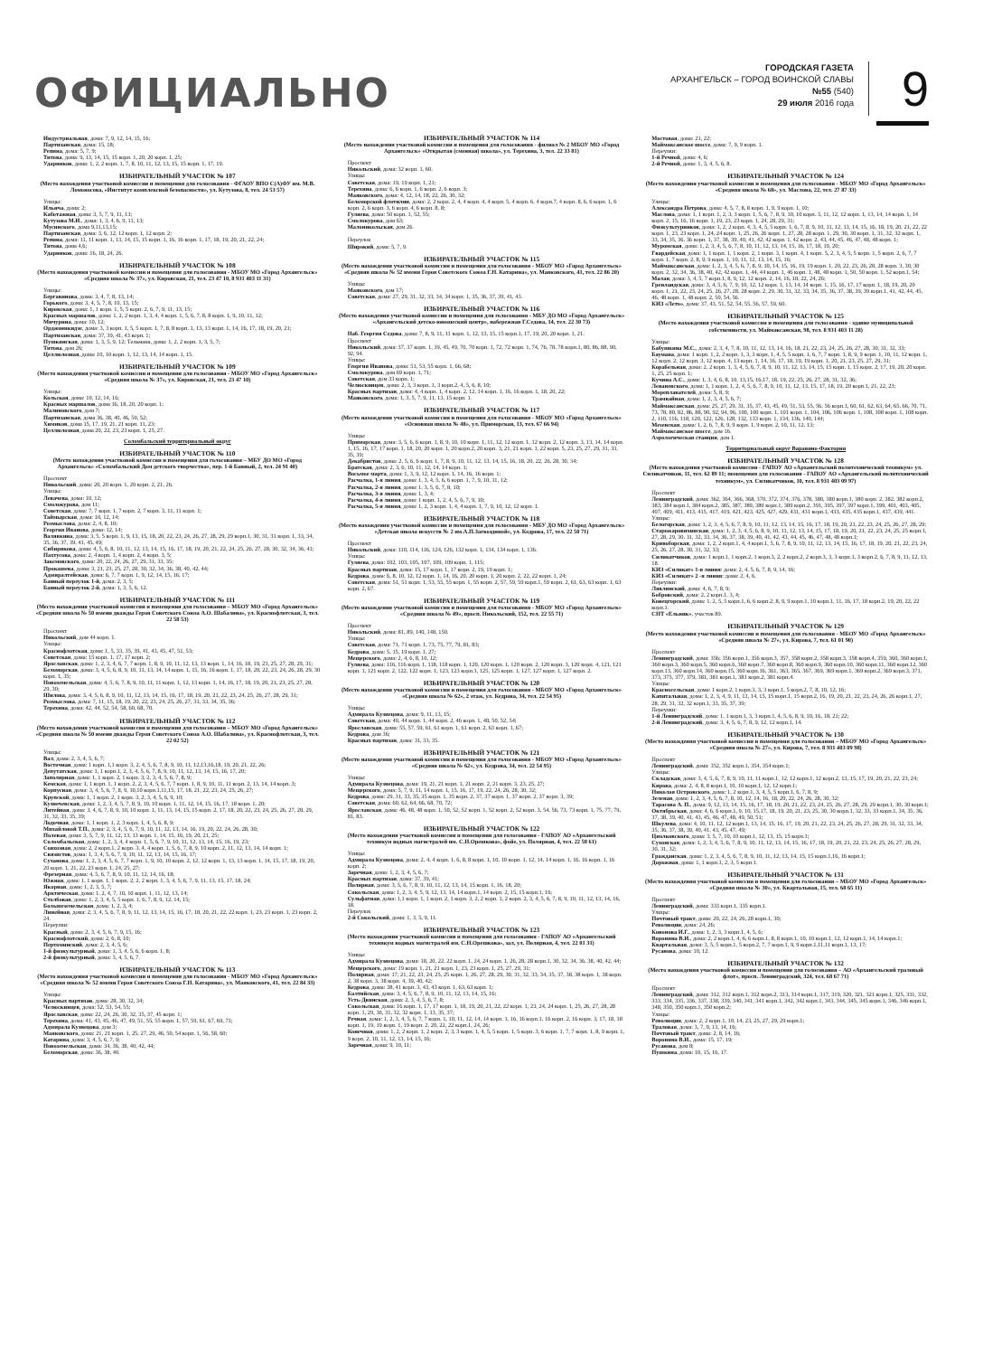ОФИЦИАЛЬНО
ГОРОДСКАЯ ГАЗЕТА
АРХАНГЕЛЬСК – ГОРОД ВОИНСКОЙ СЛАВЫ
№55 (540)
29 июля 2016 года
9
Индустриальная, дома: 7, 9, 12, 14, 15, 16;
Партизанская, дома: 15, 18;
Репина, дома: 5, 7, 9;
Титова, дома: 9, 13, 14, 15, 15 корп. 1, 20, 20 корп. 1, 25;
Ударников, дома: 1, 2, 2 корп. 1, 7, 8, 10, 11, 12, 13, 15, 15 корп. 1, 17, 19.
ИЗБИРАТЕЛЬНЫЙ УЧАСТОК № 107
(Место нахождения участковой комиссии и помещения для голосования - ФГАОУ ВПО С(А)ФУ им. М.В. Ломоносова, «Институт комплексной безопасности», ул. Кутузова, 8, тел. 24 53 57)
Улицы:
Ильича, дома: 2;
Каботажная, дома: 3, 5, 7, 9, 11, 13;
Кутузова М.И., дома: 1, 3, 4, 6, 9, 11, 13;
Мусинского, дома 9,11,13,15;
Партизанская, дома: 3, 6, 12, 12 корп. 1, 12 корп. 2;
Репина, дома: 11, 11 корп. 1, 13, 14, 15, 15 корп. 1, 16, 16 корп. 1, 17, 18, 19, 20, 21, 22, 24;
Титова, дома 4,6;
Ударников, дома: 16, 18, 24, 26.
ИЗБИРАТЕЛЬНЫЙ УЧАСТОК № 108
(Место нахождения участковой комиссии и помещения для голосования - МБОУ МО «Город Архангельск» «Средняя школа № 37», ул. Кировская, 21, тел. 23 47 10, 8 931 403 11 31)
Улицы:
Бергавинова, дома: 3, 4, 7, 8, 13, 14;
Горького, дома: 3, 4, 5, 7, 8, 10, 13, 15;
Кировская, дома: 1, 1 корп. 1, 5, 5 корп. 2, 6, 7, 9, 11, 13, 15;
Красных маршалов, дома: 1, 2, 2 корп. 1, 3, 4, 4 корп. 1, 5, 6, 7, 8, 8 корп. 1, 9, 10, 11, 12;
Мичурина, дома: 10, 12;
Орджоникидзе, дома: 3, 3 корп. 1, 5, 5 корп. 1, 7, 8, 8 корп. 1, 13, 13 корп. 1, 14, 16, 17, 18, 19, 20, 21;
Партизанская, дома: 37, 39, 41, 43 корп. 1;
Пушкинская, дома: 1, 3, 5, 9, 12; Тельмана, дома: 1, 2, 2 корп. 1, 3, 5, 7;
Титова, дом 26;
Целлюлозная, дома: 10, 10 корп. 1, 12, 13, 14, 14 корп. 1, 15.
ИЗБИРАТЕЛЬНЫЙ УЧАСТОК № 109
(Место нахождения участковой комиссии и помещения для голосования - МБОУ МО «Город Архангельск» «Средняя школа № 37», ул. Кировская, 21, тел. 23 47 10)
Улицы:
Кольская, дома: 10, 12, 14, 16;
Красных маршалов, дома 16, 18, 20, 20 корп. 1;
Малиновского, дом 7;
Партизанская, дома 36, 38, 40, 46, 50, 52;
Химиков, дома 15, 17, 19, 21, 21 корп. 11, 23;
Целлюлозная, дома 20, 22, 23, 23 корп. 1, 25, 27.
Соломбальский территориальный округ
ИЗБИРАТЕЛЬНЫЙ УЧАСТОК № 110
(Место нахождения участковой комиссии и помещения для голосования – МБУ ДО МО «Город Архангельск» «Соломбальский Дом детского творчества», пер. 1-й Банный, 2, тел. 24 91 40)
Проспект
Никольский, дома: 20, 20 корп. 1, 20 корп. 2, 21, 26.
Улицы:
Левачева, дома: 10, 12;
Смолокурова, дом 11;
Советская, дома: 7, 7 корп. 1, 7 корп. 2, 7 корп. 3, 11, 11 корп. 1;
Таймырская, дома: 10, 12, 14;
Розмыслова, дома: 2, 4, 8, 10;
Георгия Иванова, дома: 12, 14;
Валявкина, дома: 3, 5, 5 корп. 1, 9, 13, 15, 18, 20, 22, 23, 24, 26, 27, 28, 29, 29 корп.1, 30, 31, 31 корп. 1, 33, 34, 35, 36, 37, 39, 41, 45, 49;
Сибирякова, дома: 4, 5, 6, 8, 10, 11, 12, 13, 14, 15, 16, 17, 18, 19, 20, 21, 22, 24, 25, 26, 27, 28, 30, 32, 34, 36, 41;
Пахтусова, дома: 2, 4 корп. 1, 4 корп. 2, 4 корп. 3, 5;
Закемовского, дома: 20, 22, 24, 26, 27, 29, 31, 33, 35;
Прокашева, дома: 3, 21, 23, 25, 27, 28, 30, 32, 34, 36, 38, 40, 42, 44;
Адмиралтейская, дома: 6, 7, 7 корп. 1, 9, 12, 14, 15, 16, 17;
Банный переулок 1-й, дома: 2, 3, 5;
Банный переулок 2-й, дома: 1, 3, 5, 6, 12.
ИЗБИРАТЕЛЬНЫЙ УЧАСТОК № 111
(Место нахождения участковой комиссии и помещения для голосования – МБОУ МО «Город Архангельск» «Средняя школа № 50 имени дважды Героя Советского Союза А.О. Шабалина», ул. Краснофлотская, 3, тел. 22 58 53)
Проспект
Никольский, дом 44 корп. 1.
Улицы:
Краснофлотская, дома: 1, 5, 33, 35, 39, 41, 43, 45, 47, 51, 53;
Советская, дома: 15 корп. 1, 17, 17 корп. 2;
Ярославская, дома: 1, 2, 3, 4, 6, 7, 7 корп. 1, 8, 9, 10, 11, 12, 13, 13 корп. 1, 14, 16, 18, 19, 23, 25, 27, 28, 29, 31;
Беломорская, дома: 3, 4, 5, 6, 8, 9, 10, 11, 13, 14, 14 корп. 1, 15, 16, 16 корп. 1, 17, 18, 20, 22, 23, 24, 26, 28, 29, 30 корп. 1, 35;
Новоземельская, дома: 4, 5, 6, 7, 8, 9, 10, 11, 11 корп. 1, 12, 13 корп. 1, 14, 16, 17, 18, 19, 20, 21, 23, 25, 27, 28, 29, 30;
Шилова, дома: 3, 4, 5, 6, 8, 9, 10, 11, 12, 13, 14, 15, 16, 17, 18, 19, 20, 21, 22, 23, 24, 25, 26, 27, 28, 29, 31;
Розмыслова, дома: 7, 11, 15, 18, 19, 20, 22, 23, 24, 25, 26, 27, 31, 33, 34, 35, 36;
Терехина, дома: 42, 44, 52, 54, 58, 60, 68, 70.
ИЗБИРАТЕЛЬНЫЙ УЧАСТОК № 112
(Место нахождения участковой комиссии и помещения для голосования – МБОУ МО «Город Архангельск» «Средняя школа № 50 имени дважды Героя Советского Союза А.О. Шабалина», ул. Краснофлотская, 3, тел. 22 02 52)
Улицы:
Вал, дома: 2, 3, 4, 5, 6, 7;
Восточная, дома: 1 корп. 1,1 корп. 3, 2, 4, 5, 6, 7, 8, 9, 10, 11, 12,13,16,18, 19, 20, 21, 22, 26;
Депутатская, дома: 1, 1 корп.1, 2, 3, 4, 5, 6, 7, 8, 9, 10, 11, 12, 13, 14, 15, 16, 17, 20;
Заполярная, дома: 1, 1 корп. 2, 1 корп. 3, 2, 3, 4, 5, 6, 7, 8, 9;
Кемская, дома: 1, 1 корп. 1, 1 корп. 2, 2, 3, 4, 5, 6, 7, 7 корп. 1, 8, 9, 10, 11, 11 корп. 2, 13, 14, 14 корп. 3;
Корпусная, дома: 3, 4, 5, 6, 7, 8, 9, 10,10 корп.1,11,15, 17, 18, 21, 22, 23, 24, 25, 26, 27;
Крупской, дома: 1, 1 корп. 2, 1 корп. 3, 2, 3, 4, 5, 6, 9, 10;
Кузнечевская, дома: 1, 2, 3, 4, 5, 7, 8, 9, 10, 10 корп. 1, 11, 12, 14, 15, 16, 17, 18 корп. 1, 20;
Литейная, дома: 3, 4, 6, 7, 8, 9, 10, 10 корп. 1, 11, 13, 14, 15, 15 корп. 2, 17, 18, 20, 22, 23, 24, 25, 26, 27, 28, 29, 31, 32, 33, 35, 39;
Лодочная, дома: 1, 1 корп. 1, 2, 3 корп. 1, 4, 5, 6, 8, 9;
Михайловой Т.П., дома: 2, 3, 4, 5, 6, 7, 9, 10, 11, 12, 13, 14, 16, 19, 20, 22, 24, 26, 28, 30;
Полевая, дома: 3, 5, 7, 9, 11, 12, 13, 13 корп. 1, 14, 15, 16, 19, 20, 21, 25;
Соломбальская, дома: 1, 2, 3, 4, 4 корп. 1, 5, 6, 7, 9, 10, 11, 12, 13, 14, 15, 16, 19, 23;
Совхозная, дома: 2, 2 корп.1, 2 корп. 3, 4, 4 корп. 1, 5, 6, 7, 8, 9, 10 корп. 2, 11, 12, 13, 14, 14 корп. 1;
Связистов, дома: 1, 3, 4, 5, 6, 7, 9, 10, 11, 12, 13, 14, 15, 16, 17;
Суханова, дома: 1, 2, 3, 4, 5, 6, 7, 7 корп. 1, 9, 10, 10 корп. 2, 12, 12 корп. 1, 13, 13 корп. 1, 14, 15, 17, 18, 19, 20, 20 корп. 1, 21, 22, 23 корп. 1, 24, 25, 27;
Фрезерная, дома: 4, 5, 6, 7, 8, 9, 10, 11, 12, 14, 16, 18;
Южная, дома: 1, 1 корп. 1, 1 корп. 2, 2, 2 корп. 1, 3, 4, 5, 6, 7, 9, 11, 13, 15, 17, 18, 24;
Якорная, дома: 1, 2, 3, 5, 7;
Арктическая, дома: 1, 2, 4, 7, 10, 10 корп. 1, 11, 12, 13, 14;
Столбовая, дома: 1, 2, 3, 4, 5, 5 корп. 1, 6, 7, 8, 9, 12, 14, 15;
Большеземельская, дома: 1, 2, 3, 4;
Линейная, дома: 2, 3, 4, 5, 6, 7, 8, 9, 11, 12, 13, 14, 15, 16, 17, 18, 20, 21, 22, 22 корп. 1, 23, 23 корп. 1, 23 корп. 2, 24.
Переулки:
Красный, дома: 2, 3, 4, 5, 6, 7, 9, 15, 16;
Краснофлотский, дома: 2, 6, 8, 10;
Пертоминский, дома: 2, 3, 4, 5, 6;
1-й физкультурный, дома: 1, 3, 4, 5, 6, 6 корп. 1, 8;
2-й физкультурный, дома: 3, 4, 5, 6, 7.
ИЗБИРАТЕЛЬНЫЙ УЧАСТОК № 113
(Место нахождения участковой комиссии и помещения для голосования - МБОУ МО «Город Архангельск» «Средняя школа № 52 имени Героя Советского Союза Г.Н. Катарина», ул. Маяковского, 41, тел. 22 84 33)
Улицы:
Красных партизан, дома: 28, 30, 32, 34;
Челюскинцев, дома: 52, 53, 54, 55;
Ярославская, дома: 22, 24, 26, 30, 32, 35, 37, 45 корп. 1;
Терехина, дома: 41, 43, 45, 46, 47, 49, 51, 55, 55 корп. 1, 57, 59, 61, 67, 69, 71;
Адмирала Кузнецова, дом 3;
Маяковского, дома: 21, 21 корп. 1, 25, 27, 29, 46, 50, 54 корп. 1, 56, 58, 60;
Катарина, дома: 3, 4, 5, 6, 7, 9;
Новоземельская, дома: 34, 36, 38, 40, 42, 44;
Беломорская, дома: 36, 38, 40.
ИЗБИРАТЕЛЬНЫЙ УЧАСТОК № 114
(Место нахождения участковой комиссии и помещения для голосования - филиал № 2 МБОУ МО «Город Архангельск» «Открытая (сменная) школа», ул. Терехина, 3, тел. 22 33 81)
Проспект
Никольский, дома: 32 корп. 1, 60.
Улицы:
Советская, дома: 19, 19 корп. 1, 21;
Терехина, дома: 6, 6 корп. 1, 6 корп. 2, 6 корп. 3;
Маяковского, дома: 4, 12, 14, 18, 22, 26, 30, 32;
Беломорской флотилии, дома: 2, 2 корп. 2, 4, 4 корп. 4, 4 корп. 5, 4 корп. 6, 4 корп.7, 4 корп. 8, 6, 6 корп. 1, 6 корп. 2, 6 корп. 3, 6 корп. 4, 6 корп. 8, 8;
Гуляева, дома: 50 корп. 1, 52, 55;
Смолокурова, дом 63;
Малоникольская, дом 26.
Переулок
Широкий, дома: 5, 7, 9.
ИЗБИРАТЕЛЬНЫЙ УЧАСТОК № 115
(Место нахождения участковой комиссии и помещения для голосования - МБОУ МО «Город Архангельск» «Средняя школа № 52 имени Героя Советского Союза Г.Н. Катарина», ул. Маяковского, 41, тел. 22 86 20)
Улицы:
Маяковского, дом 17;
Советская, дома: 27, 29, 31, 32, 33, 34, 34 корп. 1, 35, 36, 37, 39, 41, 43.
ИЗБИРАТЕЛЬНЫЙ УЧАСТОК № 116
(Место нахождения участковой комиссии и помещения для голосования - МБУ ДО МО «Город Архангельск» «Архангельский детско-юношеский центр», набережная Г.Седова, 14, тел. 22 30 73)
Наб. Георгия Седова, дома: 7, 8, 9, 11, 11 корп. 1, 12, 13, 15, 15 корп.1, 17, 19, 20, 20 корп. 1, 21.
Проспект
Никольский, дома: 37, 37 корп. 1, 39, 45, 49, 70, 70 корп. 1, 72, 72 корп. 1, 74, 76, 78, 78 корп.1, 80, 86, 88, 90, 92, 94.
Улицы:
Георгия Иванова, дома: 51, 53, 55 корп. 1, 66, 68;
Смолокурова, дом 69 корп. 1, 71;
Советская, дом 33 корп. 1;
Челюскинцев, дома: 2, 3, 3 корп. 1, 3 корп.2, 4, 5, 6, 8, 10;
Красных партизан, дома: 4, 4 корп. 1, 4 корп. 2, 12, 14 корп. 1, 16, 16 корп. 1, 18, 20, 22;
Маяковского, дома: 1, 3, 5, 7, 9, 11, 13, 15 корп. 1.
ИЗБИРАТЕЛЬНЫЙ УЧАСТОК № 117
(Место нахождения участковой комиссии и помещения для голосования - МБОУ МО «Город Архангельск» «Основная школа № 48», ул. Приморская, 13, тел. 67 66 94)
Улицы:
Приморская, дома: 3, 5, 6, 6 корп. 1, 8, 9, 10, 10 корп. 1, 11, 12, 12 корп. 1, 12 корп. 2, 12 корп. 3, 13, 14, 14 корп. 1, 15, 16, 17, 17 корп. 1, 18, 20, 20 корп. 1, 20 корп.2, 20 корп. 3, 21, 21 корп. 1, 22 корп. 5, 23, 25, 27, 29, 31, 33, 35, 39;
Декабристов, дома: 2, 5, 6, 6 корп. 1, 7, 8, 9, 10, 11, 12, 13, 14, 15, 16, 18, 20, 22, 26, 28, 30, 34;
Братская, дома: 2, 3, 6, 10, 11, 12, 14, 14 корп. 1;
Восьмое марта, дома: 1, 3, 9, 12, 12 корп. 1, 14, 16, 16 корп. 1;
Расчалка, 1-я линия, дома: 1, 3, 4, 5, 6, 6 корп. 1, 7, 9, 10, 11, 12;
Расчалка, 2-я линия, дома: 1, 3, 5, 6, 7, 8, 10;
Расчалка, 3-я линия, дома: 1, 3, 4;
Расчалка, 4-я линия, дома: 1 корп. 1, 2, 4, 5, 6, 7, 9, 10;
Расчалка, 5-я линия, дома: 1, 2, 3 корп. 1, 4, 4 корп. 1, 7, 9, 10, 12, 12 корп. 1.
ИЗБИРАТЕЛЬНЫЙ УЧАСТОК № 118
(Место нахождения участковой комиссии и помещения для голосования - МБУ ДО МО «Город Архангельск» «Детская школа искусств № 2 им.А.П.Загвоздиной», ул. Кедрова, 17, тел. 22 50 71)
Проспект
Никольский, дома: 110, 114, 116, 124, 126, 132 корп. 1, 134, 134 корп. 1, 136.
Улицы:
Гуляева, дома: 102, 103, 105, 107, 109, 109 корп. 1, 115;
Красных партизан, дома: 15, 17 корп. 1, 17 корп. 2, 19, 19 корп. 1;
Кедрова, дома: 6, 8, 10, 12, 12 корп. 1, 14, 16, 20, 20 корп. 1, 20 корп. 2, 22, 22 корп. 1, 24;
Советская, дома: 51, 51 корп. 1, 53, 55, 55 корп. 1, 55 корп. 2, 57, 59, 59 корп.1, 59 корп. 2, 61, 63, 63 корп. 1, 63 корп. 2, 67.
ИЗБИРАТЕЛЬНЫЙ УЧАСТОК № 119
(Место нахождения участковой комиссии и помещения для голосования - МБОУ МО «Город Архангельск» «Средняя школа № 49», просп. Никольский, 152, тел. 22 55 71)
Проспект
Никольский, дома: 81, 89, 140, 148, 150.
Улицы:
Советская, дома: 71, 71 корп. 1, 73, 75, 77, 79, 81, 83;
Кедрова, дома: 5, 15, 19 корп. 1, 27;
Мещерского, дома: 2, 4, 6, 8, 10, 12;
Гуляева, дома: 116, 116 корп. 1, 118, 118 корп. 1, 120, 120 корп. 1, 120 корп. 2, 120 корп. 3, 120 корп. 4, 121, 121 корп. 1, 121 корп. 2, 122, 122 корп. 1, 123, 123 корп.1, 125, 125 корп. 1, 127, 127 корп. 1, 127 корп. 2.
ИЗБИРАТЕЛЬНЫЙ УЧАСТОК № 120
(Место нахождения участковой комиссии и помещения для голосования - МБОУ МО «Город Архангельск» «Средняя школа № 62», 2 этаж, ул. Кедрова, 34, тел. 22 54 95)
Улицы:
Адмирала Кузнецова, дома: 9, 11, 13, 15;
Советская, дома: 40, 44 корп. 1, 44 корп. 2, 46 корп. 1, 48, 50, 52, 54;
Ярославская, дома: 55, 57, 59, 61, 61 корп. 1, 61 корп. 2, 63 корп. 1, 67;
Кедрова, дом 36;
Красных партизан, дома: 31, 33, 35.
ИЗБИРАТЕЛЬНЫЙ УЧАСТОК № 121
(Место нахождения участковой комиссии и помещения для голосования - МБОУ МО «Город Архангельск» «Средняя школа № 62», ул. Кедрова, 34, тел. 22 54 95)
Улицы:
Адмирала Кузнецова, дома: 19, 21, 21 корп. 1, 21 корп. 2, 21 корп. 3, 23, 25, 27;
Мещерского, дома: 5, 7, 9, 11, 14 корп. 1, 15, 16, 17, 19, 22, 24, 26, 28, 30, 32;
Кедрова, дома: 29, 31, 33, 35, 35 корп. 1, 35 корп. 2, 37, 37 корп. 1, 37 корп. 2, 37 корп. 3, 39;
Советская, дома: 60, 62, 64, 66, 68, 70, 72;
Ярославская, дома: 46, 48, 48 корп. 1, 50, 52, 52 корп. 1, 52 корп. 2, 52 корп. 3, 54, 56, 73, 73 корп. 1, 75, 77, 79, 81, 83.
ИЗБИРАТЕЛЬНЫЙ УЧАСТОК № 122
(Место нахождения участковой комиссии и помещения для голосования - ГАПОУ АО «Архангельский техникум водных магистралей им. С.Н.Орешкова», фойе, ул. Полярная, 4, тел. 22 58 61)
Улицы:
Адмирала Кузнецова, дома: 2, 4, 4 корп. 1, 6, 8, 8 корп. 1, 10, 10 корп. 1, 12, 14, 14 корп. 1, 16, 16 корп. 1, 16 корп. 2;
Заречная, дома: 1, 2, 3, 4, 5, 6, 7;
Красных партизан, дома: 37, 39, 41;
Полярная, дома: 3, 5, 6, 7, 8, 9, 10, 11, 12, 13, 14, 15 корп. 1, 16, 18, 20;
Сокольская, дома: 1, 2, 3, 4, 5, 9, 12, 13, 14, 14 корп.1, 14 корп. 2, 15, 15 корп.1, 16;
Сульфатная, дома: 1,1 корп. 1, 1 корп. 2, 1 корп. 3, 2, 2 корп. 1, 2 корп. 2, 3, 4, 5, 6, 7, 8, 9, 10, 11, 12, 13, 14, 16, 18.
Переулок
2-й Сокольский, дома: 1, 3, 5, 9, 11.
ИЗБИРАТЕЛЬНЫЙ УЧАСТОК № 123
(Место нахождения участковой комиссии и помещения для голосования - ГАПОУ АО «Архангельский техникум водных магистралей им. С.Н.Орешкова», зал, ул. Полярная, 4, тел. 22 01 31)
Улицы:
Адмирала Кузнецова, дома: 18, 20, 22, 22 корп. 1, 24, 24 корп. 1, 26, 28, 28 корп.1, 30, 32, 34, 36, 38, 40, 42, 44;
Мещерского, дома: 19 корп. 1, 21, 21 корп. 1, 23, 23 корп. 1, 25, 27, 29, 31;
Полярная, дома: 17, 21, 22, 23, 24, 25, 25 корп. 1, 26, 27, 28, 29, 30, 31, 32, 33, 34, 35, 37, 38, 38 корп. 1, 38 корп. 2, 38 корп. 3, 38 корп. 4, 39, 40, 42;
Кедрова, дома: 38, 41 корп. 3, 43, 43 корп. 1, 63, 63 корп. 1;
Балтийская, дома: 3, 4, 5, 6, 7, 8, 9, 10, 11, 12, 13, 14, 15, 16;
Усть-Двинская, дома: 2, 3, 4, 5, 6, 7, 8;
Сокольская, дома: 16 корп. 1, 17, 17 корп. 1, 18, 19, 20, 21, 22, 22 корп. 1, 23, 24, 24 корп. 1, 25, 26, 27, 28, 28 корп. 1, 29, 30, 31, 32, 32 корп. 1, 33, 35, 37;
Речная, дома: 1, 2, 3, 4, 5, 6, 7, 7 корп. 1, 10, 11, 12, 14, 14 корп. 1, 16, 16 корп.1, 16 корп. 2, 16 корп. 3, 17, 18, 18 корп. 1, 19, 19 корп. 1, 19 корп. 2, 20, 22, 22 корп.1, 24, 26;
Конечная, дома: 1, 2, 2 корп. 1, 2 корп. 2, 3, 3 корп. 1, 4, 5, 5 корп. 1, 5 корп. 3, 6 корп. 1, 7, 7 корп. 1, 8, 9 корп. 1, 9 корп. 2, 10, 11, 12, 13, 14, 15, 16;
Заречная, дома: 9, 10, 11;
Мостовая, дома: 21, 22;
Маймаксанское шоссе, дома: 7, 9, 9 корп. 1.
Переулки:
1-й Речной, дома: 4, 6;
2-й Речной, дома: 1, 3, 4, 5, 6, 8.
ИЗБИРАТЕЛЬНЫЙ УЧАСТОК № 124
(Место нахождения участковой комиссии и помещения для голосования - МБОУ МО «Город Архангельск» «Средняя школа № 68», ул. Маслова, 22, тел. 27 87 33)
Улицы:
Александра Петрова, дома: 4, 5, 7, 8, 8 корп. 1, 9, 9 корп. 1, 10;
Маслова, дома: 1, 1 корп. 1, 2, 3, 3 корп. 1, 5, 6, 7, 8, 9, 10, 10 корп. 3, 11, 12, 12 корп. 1, 13, 14, 14 корп. 1, 14 корп. 2, 15, 16, 16 корп. 1, 19, 23, 23 корп. 1, 24, 28, 29, 31;
Физкультурников, дома: 1, 2, 2 корп. 4, 3, 4, 5, 5 корп. 1, 6, 7, 8, 9, 10, 11, 12, 13, 14, 15, 16, 18, 19, 20, 21, 22, 22 корп. 1, 23, 23 корп. 1, 24, 24 корп. 1, 25, 26, 26 корп. 1, 27, 28, 28 корп. 1, 29, 30, 30 корп. 1, 31, 32, 32 корп. 1, 33, 34, 35, 36, 36 корп. 1, 37, 38, 39, 40, 41, 42, 42 корп. 1, 42 корп. 2, 43, 44, 45, 46, 47, 48, 48 корп. 1;
Муромская, дома: 1, 2, 3, 4, 5, 6, 7, 8, 10, 11, 12, 13, 14, 15, 16, 17, 18, 19, 20;
Гвардейская, дома: 1, 1 корп. 1, 1 корп. 2, 1 корп. 3, 1 корп. 4, 1 корп. 5, 2, 3, 4, 5, 5 корп. 1, 5 корп. 2, 6, 7, 7 корп. 1, 7 корп. 2, 8, 9, 9 корп. 1, 10, 11, 12, 13, 14, 15, 16;
Маймаксанская, дома: 1, 2, 3, 4, 5, 6, 7, 8, 9, 10, 14, 15, 16, 19, 19 корп. 1, 20, 22, 23, 26, 28, 28 корп. 3, 30, 30 корп. 2, 32, 34, 36, 38, 40, 42, 42 корп. 1, 44, 44 корп. 1, 46 корп. 1, 48, 48 корп. 1, 50, 50 корп. 1, 52 корп.1, 54;
Малая, дома: 3, 4, 5, 7 корп.1, 8, 9, 12, 12 корп. 2, 14, 16, 18, 22, 24, 26;
Гренландская, дома: 3, 4, 5, 6, 7, 9, 10, 12, 12 корп. 1, 13, 14, 14 корп. 1, 15, 16, 17, 17 корп. 1, 18, 19, 20, 20 корп. 1, 21, 22, 23, 24, 25, 26, 27, 28, 28 корп. 2, 29, 30, 31, 32, 33, 34, 35, 36, 37, 38, 39, 39 корп.1, 41, 42, 44, 45, 46, 48 корп. 1, 48 корп. 2, 50, 54, 56.
КИЗ «Лето», дома: 37, 43, 51, 52, 54, 55, 56, 57, 59, 60.
ИЗБИРАТЕЛЬНЫЙ УЧАСТОК № 125
(Место нахождения участковой комиссии и помещения для голосования - здание муниципальной собственности, ул. Маймаксанская, 98, тел. 8 931 403 11 28)
Улицы:
Бабушкина М.С., дома: 2, 3, 4, 7, 8, 10, 11, 12, 13, 14, 16, 18, 21, 22, 23, 24, 25, 26, 27, 28, 30, 31, 32, 33;
Баумана, дома: 1 корп. 1, 2, 2 корп. 1, 3, 3 корп. 1, 4, 5, 5 корп. 1, 6, 7, 7 корп. 1, 8, 9, 9 корп. 1, 10, 11, 12 корп. 1, 12 корп. 2, 12 корп. 3, 12 корп. 4, 13 корп. 1, 14, 16, 17, 18, 19, 19 корп. 1, 20, 21, 23, 25, 27, 29, 31;
Корабельная, дома: 2, 2 корп. 1, 3, 4, 5, 6, 7, 8, 9, 10, 11, 12, 13, 14, 15, 15 корп. 1, 15 корп. 2, 17, 19, 20, 20 корп. 1, 25, 25 корп. 1;
Кучина А.С., дома: 1, 3, 4, 6, 8, 10, 13,15, 16,17, 18, 19, 22, 25, 26, 27, 28, 31, 32, 36;
Леваневского, дома: 1, 1 корп. 1, 2, 4, 5, 6, 7, 8, 9, 10, 11, 12, 13, 15, 17, 18, 19, 20 корп.1, 21, 22, 23;
Мореплавателей, дома: 5, 8, 9;
Трамвайная, дома: 1, 2, 3, 4, 5, 6, 7;
Маймаксанская, дома: 25, 27, 29, 31, 35, 37, 43, 45, 49, 51, 53, 55, 56, 56 корп.1, 60, 61, 62, 63, 64, 65, 66, 70, 71, 73, 78, 80, 82, 86, 88, 90, 92, 94, 96, 100, 100 корп. 1, 101 корп. 1, 104, 106, 106 корп. 1, 108, 108 корп. 1, 108 корп. 2, 110, 116, 118, 120, 122, 126, 128, 132, 133 корп. 1, 134, 136, 140, 144;
Мезенская, дома: 1, 2, 6, 7, 8, 9, 9 корп. 1, 9 корп. 2, 10, 11, 12, 13;
Маймаксанское шоссе, дом 16.
Аэрологическая станция, дом 1.
Территориальный округ Варавино-Фактория
ИЗБИРАТЕЛЬНЫЙ УЧАСТОК № 128
(Место нахождения участковой комиссии - ГАПОУ АО «Архангельский политехнический техникум» ул. Силикатчиков, 11, тел. 62 89 11; помещения для голосования - ГАПОУ АО «Архангельский политехнический техникум», ул. Силикатчиков, 10, тел. 8 931 403 09 97)
Проспект
Ленинградский, дома: 362, 364, 366, 368, 370, 372, 374, 376, 378, 380, 380 корп.1, 380 корп. 2, 382, 382 корп.2, 383, 384 корп.1, 384 корп.2, 385, 387, 389, 389 корп.1, 389 корп.2, 391, 395, 397, 397 корп.1, 399, 401, 403, 405, 407, 409, 411, 413, 415, 417, 419, 421, 423, 425, 427, 429, 431, 431 корп.1, 433, 435, 435 корп.1, 437, 439, 441.
Улицы:
Белогорская, дома: 1, 2, 3, 4, 5, 6, 7, 8, 9, 10, 11, 12, 13, 14, 15, 16, 17, 18, 19, 20, 21, 22, 23, 24, 25, 26, 27, 28, 29;
Старожаровихинская, дома: 1, 2, 3, 4, 5, 6, 8, 9, 10, 11, 12, 13, 14, 15, 17, 18, 19, 20, 21, 22, 23, 24, 25, 25 корп.1, 27, 28, 29, 30, 31, 32, 33, 34, 36, 37, 38, 39, 40, 41, 42, 43, 44, 45, 46, 47, 48, 48 корп.1;
Кривоборская, дома: 1, 2, 2 корп.1, 4, 4 корп.1, 5, 6, 7, 8, 9, 10, 11, 12, 13, 14, 15, 16, 17, 18, 19, 20, 21, 22, 23, 24, 25, 26, 27, 28, 30, 31, 32, 33;
Силикатчиков, дома: 1 корп.1, 1 корп.2, 1 корп.3, 2, 2 корп.2, 2 корп.3, 3, 3 корп.1, 3 корп.2, 6, 7, 8, 9, 11, 12, 13, 18.
КИЗ «Силикат» 1-я линия: дома: 2, 4, 5, 6, 7, 8, 9, 14, 16;
КИЗ «Силикат» 2 -я линия: дома: 2, 4, 6.
Переулки:
Лявлинский, дома: 4, 6, 7, 8, 9;
Бобровский, дома: 2, 2 корп.1, 3, 4;
Конецгорский, дома: 1, 2, 5, 5 корп.1, 6, 6 корп.2, 8, 9, 9 корп.1, 10 корп.1, 11, 16, 17, 18 корп.2, 19, 20, 22, 22 корп.1.
СНТ «Ельник», участок 89.
ИЗБИРАТЕЛЬНЫЙ УЧАСТОК № 129
(Место нахождения участковой комиссии и помещения для голосования - МБОУ МО «Город Архангельск» «Средняя школа № 27», ул. Кирова, 7, тел. 61 01 90)
Проспект
Ленинградский, дома: 356; 356 корп.1, 356 корп.3, 357, 358 корп.2, 358 корп.3, 358 корп.4, 359, 360, 360 корп.1, 360 корп.3, 360 корп.5, 360 корп.6, 360 корп.7, 360 корп.8, 360 корп.9, 360 корп.10, 360 корп.11, 360 корп.12, 360 корп.13, 360 корп.14, 360 корп.15, 360 корп.16, 361, 363, 365, 367, 369, 369 корп.1, 369 корп.2, 369 корп.3, 371, 373, 375, 377, 379, 381, 381 корп.1, 381 корп.2, 381 корп.4.
Улицы:
Красносельская, дома: 1 корп.2, 1 корп.3, 3, 3 корп.1, 5 корп.2, 7, 8, 10, 12, 16;
Капитальная, дома: 1, 2, 3, 4, 9, 11, 13, 14, 15, 15 корп.1, 15 корп.2, 16, 19, 20, 21, 22, 23, 24, 26, 26 корп.1, 27, 28, 29, 31, 32, 32 корп.1, 33, 35, 37, 39;
Переулки:
1-й Ленинградский, дома: 1, 1 корп.1, 3, 3 корп.1, 4, 5, 6, 8, 9, 10, 16, 18, 21; 22;
2-й Ленинградский, дома: 3, 4, 5, 6, 7, 8, 9, 12, 12 корп.1, 14.
ИЗБИРАТЕЛЬНЫЙ УЧАСТОК № 130
(Место нахождения участковой комиссии и помещения для голосования – МБОУ МО «Город Архангельск» «Средняя школа № 27», ул. Кирова, 7, тел. 8 931 403 09 98)
Проспект
Ленинградский, дома: 352, 352 корп.1, 354, 354 корп.1;
Улицы:
Складская, дома: 3, 4, 5, 6, 7, 8, 9, 10, 11, 11 корп.1, 12, 12 корп.1, 12 корп.2, 13, 15, 17, 19, 20, 21, 22, 23, 24;
Кирова, дома: 2, 4, 8, 8 корп.1, 10, 10 корп.1, 12, 12 корп.1;
Николая Островского, дома: 1, 2 корп.1, 3, 4, 5, 5 корп.1, 6, 7, 8, 9;
Зеленая, дома: 1, 2, 3, 4, 5, 6, 7, 8, 10, 12, 14, 16, 18, 20, 22, 24, 26, 28, 30, 32;
Тарасова А. П., дома: 9, 12, 13, 14, 15, 16, 17, 18, 19, 20, 21, 22, 23, 24, 25, 26, 27, 28, 29, 29 корп.1, 30, 30 корп.1;
Октябрьская, дома: 4, 6, 6 корп.1, 9, 10, 15,17, 18, 19, 20, 21, 23, 25, 30, 30 корп.1, 32, 33, 33 корп.1, 34, 35, 36, 37, 38, 39, 40, 41, 43, 45, 46, 47, 48, 49, 50, 51;
Шкулева, дома: 4, 10, 11, 12, 12 корп.1, 13, 14, 15, 16, 17, 19, 20, 21, 22, 23, 24, 25, 26, 27, 28, 29, 31, 32, 33, 34, 35, 36, 37, 38, 39, 40, 41, 43, 45, 47, 49;
Циолковского, дома: 3, 5, 7, 10, 10 корп.1, 12, 13, 15, 15 корп.1;
Сухонская, дома: 1, 2, 3, 4, 5, 6, 7, 8, 9, 10, 11, 12, 13, 14, 15, 16, 17, 18, 19, 20, 21, 22, 23, 24, 25, 26, 27, 28, 29, 30, 31, 32;
Гражданская, дома: 1, 2, 3, 4, 5, 6, 7, 8, 9, 10, 11, 12, 13, 14, 15, 15 корп.1,16, 16 корп.1;
Дорожная, дома: 1, 1 корп.1, 2, 3, 5 корп.1.
ИЗБИРАТЕЛЬНЫЙ УЧАСТОК № 131
(Место нахождения участковой комиссии и помещения для голосования – МБОУ МО «Город Архангельск» «Средняя школа № 30», ул. Квартальная, 15, тел. 68 65 11)
Проспект
Ленинградский, дома: 333 корп.1, 335 корп.1.
Улицы:
Почтовый тракт, дома: 20, 22, 24, 26, 28 корп.1, 30;
Революции, дома: 24, 26;
Кононова И.Г., дома: 1, 2, 3, 3 корп.1, 4, 5, 6;
Воронина В.И., дома: 2, 2 корп.1, 4, 6, 6 корп.1, 8, 8 корп.1, 10, 10 корп.1, 12, 12 корп.1, 14, 14 корп.1;
Квартальная, дома: 3, 5, 5 корп.1, 5 корп.2, 7, 7 корп.1, 9, 9 корп.1,11,11 корп.1, 13, 17;
Русанова, дома: 10, 12.
ИЗБИРАТЕЛЬНЫЙ УЧАСТОК № 132
(Место нахождения участковой комиссии и помещения для голосования – АО «Архангельский траловый флот», просп. Ленинградский, 324, тел. 68 67 71)
Проспект
Ленинградский, дома: 312, 312 корп.1, 312 корп.2, 313, 314 корп.1, 317, 319, 320, 321, 321 корп.1, 325, 331, 332, 333, 334, 335, 336, 337, 338, 339, 340, 341, 341 корп.1, 342, 342 корп.1, 343, 344, 345, 345 корп.1, 346, 346 корп.1, 348, 350, 350 корп.1, 350 корп.2;
Улицы:
Революции, дома: 2, 2 корп.1, 10, 14, 23, 25, 27, 29, 29 корп.1;
Траловая, дома: 3, 7, 9, 13, 14, 16;
Почтовый тракт, дома: 2, 8, 14, 16;
Воронина В.И., дома: 15, 17, 19;
Русанова, дом 8;
Пушкина, дома: 10, 15, 16, 17.